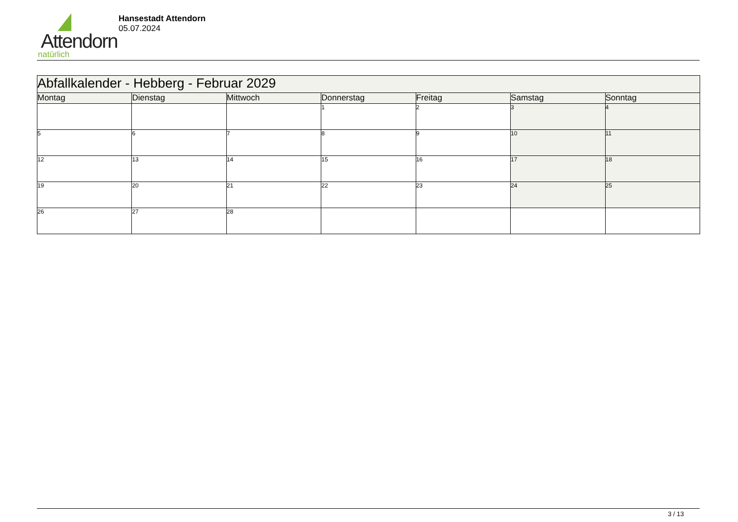Attendorn
natürlich
Hansestadt Attendorn
05.07.2024
| Abfallkalender - Hebberg - Februar 2029 | | | | | | |
| Montag | Dienstag | Mittwoch | Donnerstag | Freitag | Samstag | Sonntag |
| | | | 1 | 2 | 3 | 4 |
| 5 | 6 | 7 | 8 | 9 | 10 | 11 |
| 12 | 13 | 14 | 15 | 16 | 17 | 18 |
| 19 | 20 | 21 | 22 | 23 | 24 | 25 |
| 26 | 27 | 28 | | | | |
3 / 13